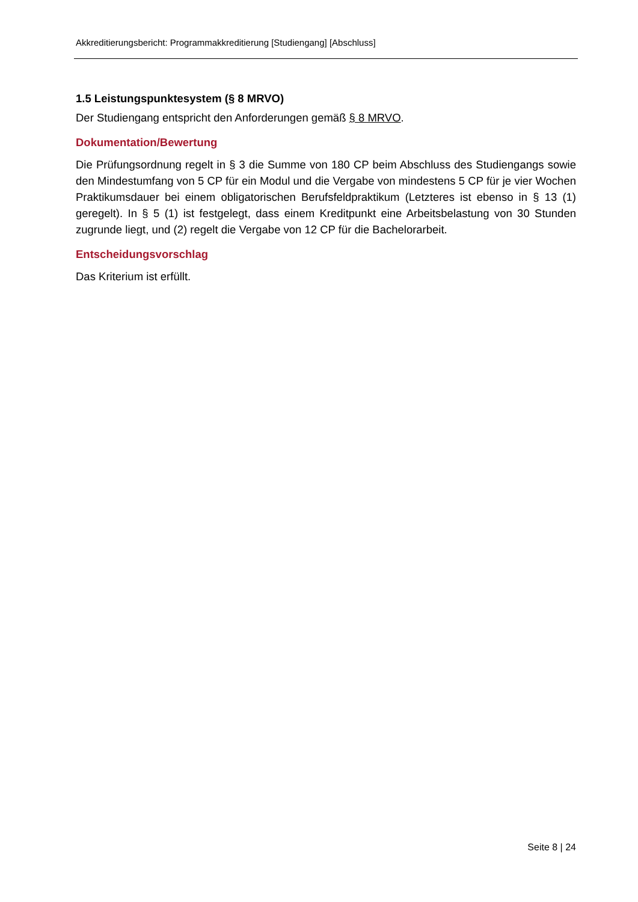Akkreditierungsbericht: Programmakkreditierung [Studiengang] [Abschluss]
1.5 Leistungspunktesystem (§ 8 MRVO)
Der Studiengang entspricht den Anforderungen gemäß § 8 MRVO.
Dokumentation/Bewertung
Die Prüfungsordnung regelt in § 3 die Summe von 180 CP beim Abschluss des Studiengangs sowie den Mindestumfang von 5 CP für ein Modul und die Vergabe von mindestens 5 CP für je vier Wochen Praktikumsdauer bei einem obligatorischen Berufsfeldpraktikum (Letzteres ist ebenso in § 13 (1) geregelt). In § 5 (1) ist festgelegt, dass einem Kreditpunkt eine Arbeitsbelastung von 30 Stunden zugrunde liegt, und (2) regelt die Vergabe von 12 CP für die Bachelorarbeit.
Entscheidungsvorschlag
Das Kriterium ist erfüllt.
Seite 8 | 24